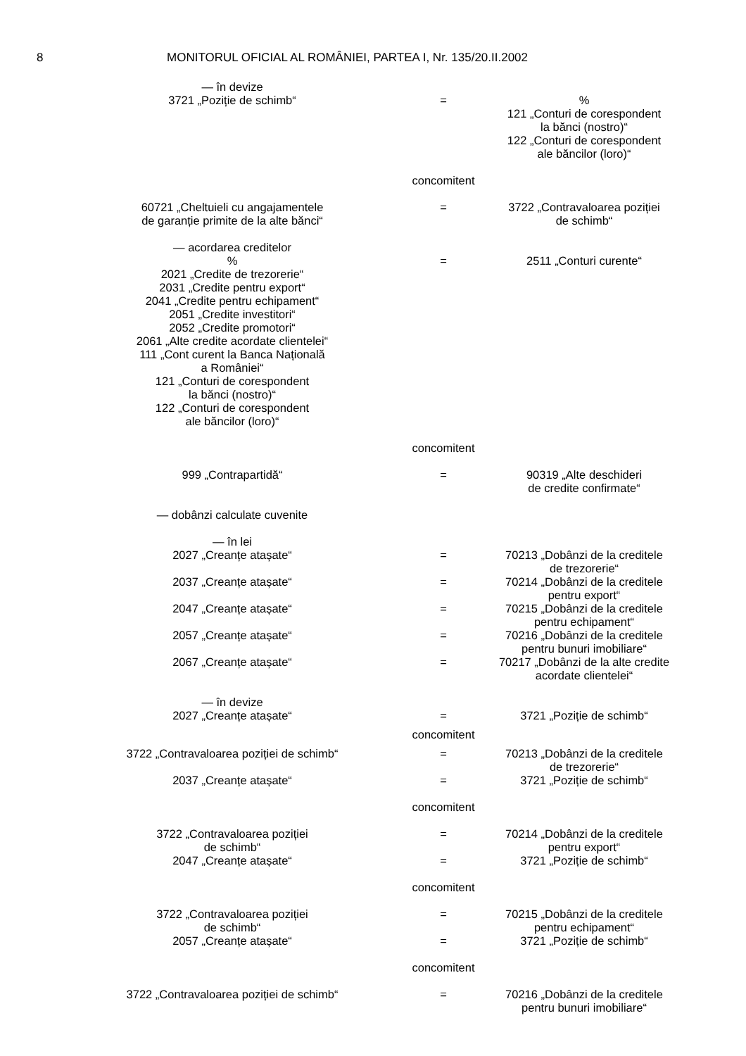8 MONITORUL OFICIAL AL ROMÂNIEI, PARTEA I, Nr. 135/20.II.2002
— în devize
3721 „Poziție de schimb“
=
%
121 „Conturi de corespondent
la bănci (nostro)“
122 „Conturi de corespondent
ale băncilor (loro)“
concomitent
60721 „Cheltuieli cu angajamentele
de garanție primite de la alte bănci“
= 3722 „Contravaloarea poziției
de schimb“
— acordarea creditelor
%
2021 „Credite de trezorerie“
2031 „Credite pentru export“
2041 „Credite pentru echipament“
2051 „Credite investitori“
2052 „Credite promotori“
2061 „Alte credite acordate clientelei“
111 „Cont curent la Banca Națională
a României“
121 „Conturi de corespondent
la bănci (nostro)“
122 „Conturi de corespondent
ale băncilor (loro)“
=
2511 „Conturi curente“
concomitent
999 „Contrapartidă“ = 90319 „Alte deschideri
de credite confirmate“
— dobânzi calculate cuvenite
— în lei
2027 „Creanțe atașate“
=
70213 „Dobânzi de la creditele
de trezorerie“
2037 „Creanțe atașate“ = 70214 „Dobânzi de la creditele
pentru export“
2047 „Creanțe atașate“ = 70215 „Dobânzi de la creditele
pentru echipament“
2057 „Creanțe atașate“ = 70216 „Dobânzi de la creditele
pentru bunuri imobiliare“
2067 „Creanțe atașate“ = 70217 „Dobânzi de la alte credite
acordate clientelei“
— în devize
2027 „Creanțe atașate“
=
3721 „Poziție de schimb“
concomitent
3722 „Contravaloarea poziției de schimb“ = 70213 „Dobânzi de la creditele
de trezorerie“
2037 „Creanțe atașate“ = 3721 „Poziție de schimb“
concomitent
3722 „Contravaloarea poziției
de schimb“
= 70214 „Dobânzi de la creditele
pentru export“
2047 „Creanțe atașate“ = 3721 „Poziție de schimb“
concomitent
3722 „Contravaloarea poziției
de schimb“
= 70215 „Dobânzi de la creditele
pentru echipament“
2057 „Creanțe atașate“ = 3721 „Poziție de schimb“
concomitent
3722 „Contravaloarea poziției de schimb“ = 70216 „Dobânzi de la creditele
pentru bunuri imobiliare“